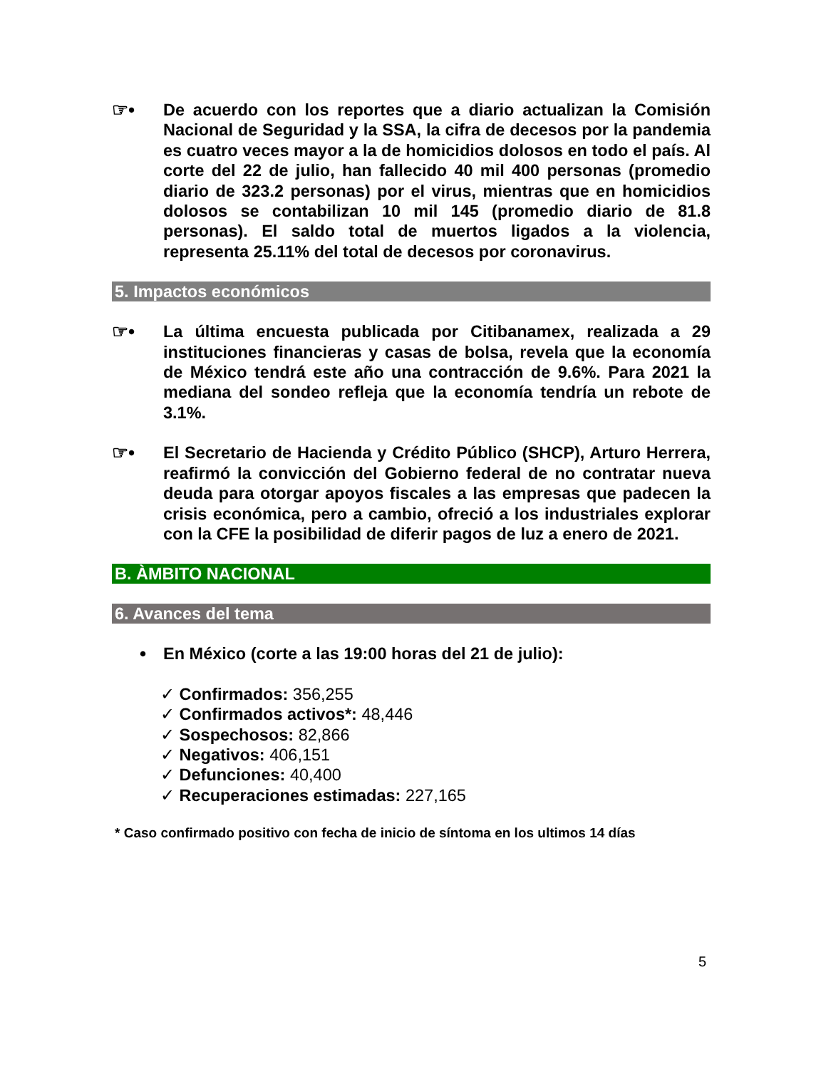☞•
De acuerdo con los reportes que a diario actualizan la Comisión Nacional de Seguridad y la SSA, la cifra de decesos por la pandemia es cuatro veces mayor a la de homicidios dolosos en todo el país. Al corte del 22 de julio, han fallecido 40 mil 400 personas (promedio diario de 323.2 personas) por el virus, mientras que en homicidios dolosos se contabilizan 10 mil 145 (promedio diario de 81.8 personas). El saldo total de muertos ligados a la violencia, representa 25.11% del total de decesos por coronavirus.
5. Impactos económicos
☞•
La última encuesta publicada por Citibanamex, realizada a 29 instituciones financieras y casas de bolsa, revela que la economía de México tendrá este año una contracción de 9.6%. Para 2021 la mediana del sondeo refleja que la economía tendría un rebote de 3.1%.
☞•
El Secretario de Hacienda y Crédito Público (SHCP), Arturo Herrera, reafirmó la convicción del Gobierno federal de no contratar nueva deuda para otorgar apoyos fiscales a las empresas que padecen la crisis económica, pero a cambio, ofreció a los industriales explorar con la CFE la posibilidad de diferir pagos de luz a enero de 2021.
B. ÀMBITO NACIONAL
6. Avances del tema
•
En México (corte a las 19:00 horas del 21 de julio):
✓ Confirmados: 356,255
✓ Confirmados activos*: 48,446
✓ Sospechosos: 82,866
✓ Negativos: 406,151
✓ Defunciones: 40,400
✓ Recuperaciones estimadas: 227,165
* Caso confirmado positivo con fecha de inicio de síntoma en los ultimos 14 días
5